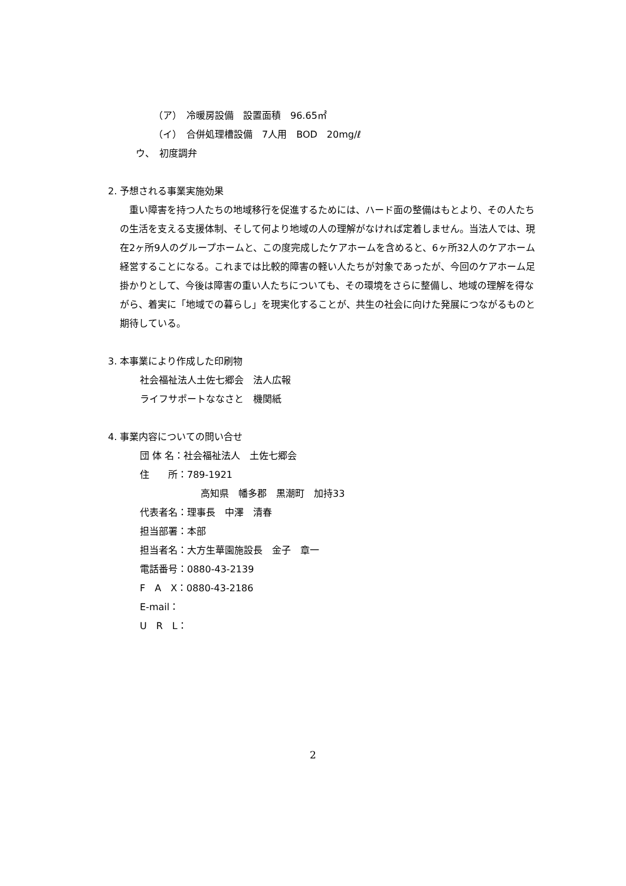（ア）　冷暖房設備　設置面積　96.65㎡
（イ）　合併処理槽設備　7人用　BOD　20mg/ℓ
ウ、　初度調弁
2. 予想される事業実施効果
　重い障害を持つ人たちの地域移行を促進するためには、ハード面の整備はもとより、その人たちの生活を支える支援体制、そして何より地域の人の理解がなければ定着しません。当法人では、現在2ヶ所9人のグループホームと、この度完成したケアホームを含めると、6ヶ所32人のケアホーム経営することになる。これまでは比較的障害の軽い人たちが対象であったが、今回のケアホーム足掛かりとして、今後は障害の重い人たちについても、その環境をさらに整備し、地域の理解を得ながら、着実に「地域での暮らし」を現実化することが、共生の社会に向けた発展につながるものと期待している。
3. 本事業により作成した印刷物
社会福祉法人土佐七郷会　法人広報
ライフサポートななさと　機関紙
4. 事業内容についての問い合せ
団 体 名：社会福祉法人　土佐七郷会
住　　所：789-1921
高知県　幡多郡　黒潮町　加持33
代表者名：理事長　中澤　清春
担当部署：本部
担当者名：大方生華園施設長　金子　章一
電話番号：0880-43-2139
F　A　X：0880-43-2186
E-mail：
U　R　L：
2